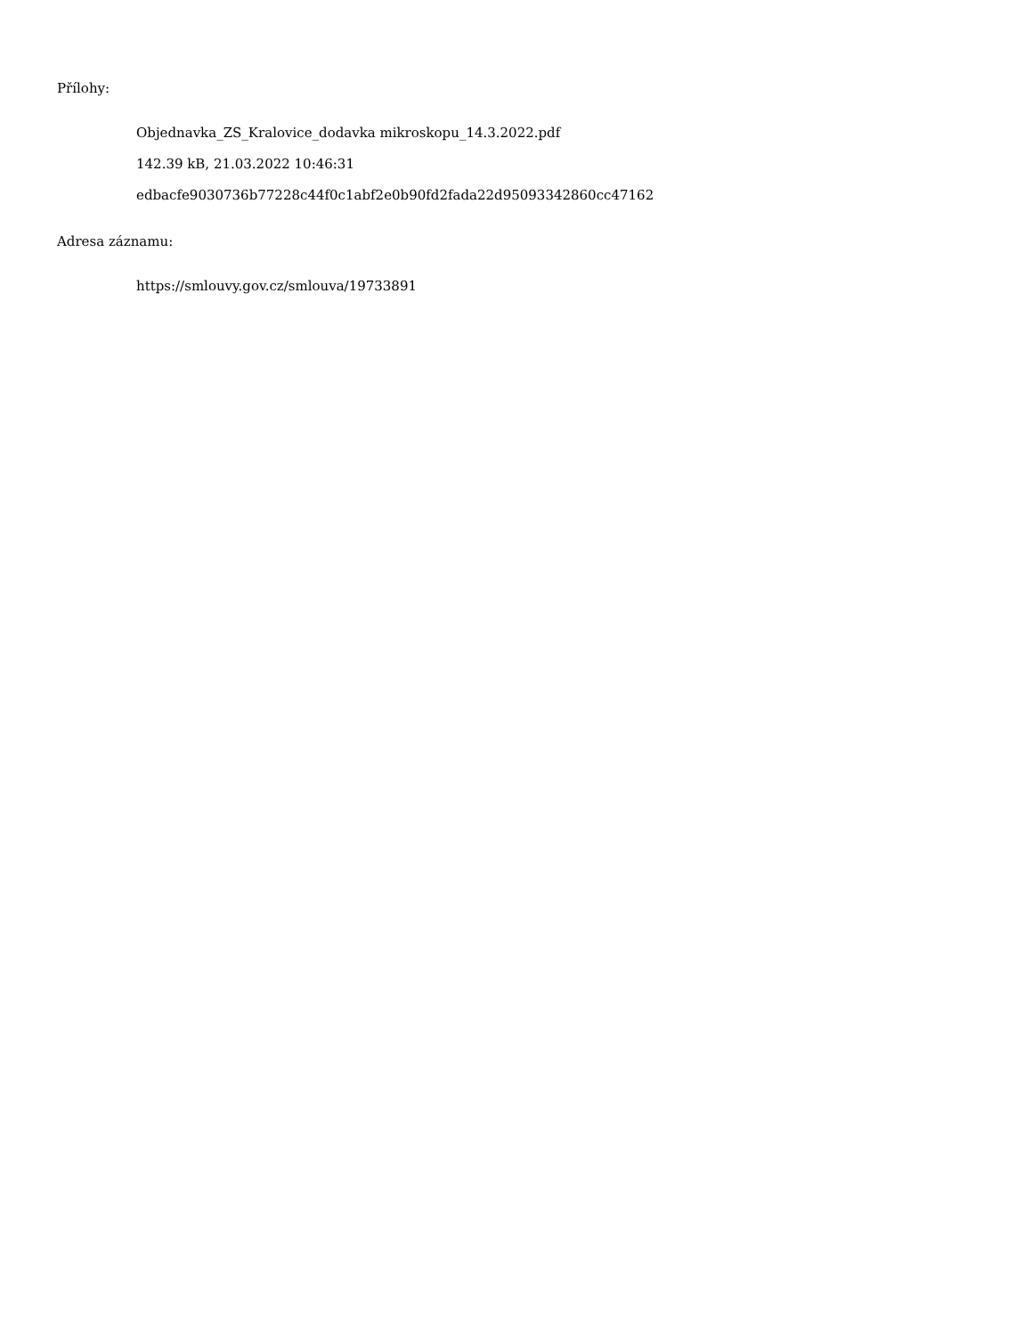Přílohy:
Objednavka_ZS_Kralovice_dodavka mikroskopu_14.3.2022.pdf
142.39 kB, 21.03.2022 10:46:31
edbacfe9030736b77228c44f0c1abf2e0b90fd2fada22d95093342860cc47162
Adresa záznamu:
https://smlouvy.gov.cz/smlouva/19733891